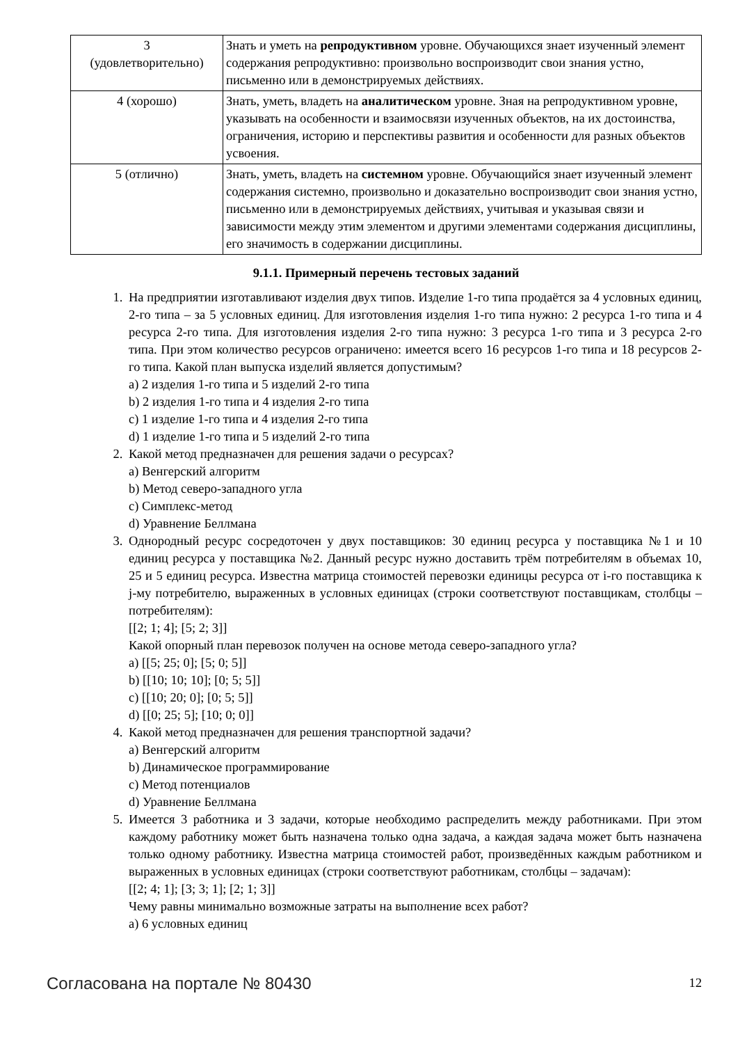| 3 (удовлетворительно) | Знать и уметь на репродуктивном уровне. Обучающихся знает изученный элемент содержания репродуктивно: произвольно воспроизводит свои знания устно, письменно или в демонстрируемых действиях. |
| 4 (хорошо) | Знать, уметь, владеть на аналитическом уровне. Зная на репродуктивном уровне, указывать на особенности и взаимосвязи изученных объектов, на их достоинства, ограничения, историю и перспективы развития и особенности для разных объектов усвоения. |
| 5 (отлично) | Знать, уметь, владеть на системном уровне. Обучающийся знает изученный элемент содержания системно, произвольно и доказательно воспроизводит свои знания устно, письменно или в демонстрируемых действиях, учитывая и указывая связи и зависимости между этим элементом и другими элементами содержания дисциплины, его значимость в содержании дисциплины. |
9.1.1. Примерный перечень тестовых заданий
1. На предприятии изготавливают изделия двух типов. Изделие 1-го типа продаётся за 4 условных единиц, 2-го типа – за 5 условных единиц. Для изготовления изделия 1-го типа нужно: 2 ресурса 1-го типа и 4 ресурса 2-го типа. Для изготовления изделия 2-го типа нужно: 3 ресурса 1-го типа и 3 ресурса 2-го типа. При этом количество ресурсов ограничено: имеется всего 16 ресурсов 1-го типа и 18 ресурсов 2-го типа. Какой план выпуска изделий является допустимым?
a) 2 изделия 1-го типа и 5 изделий 2-го типа
b) 2 изделия 1-го типа и 4 изделия 2-го типа
c) 1 изделие 1-го типа и 4 изделия 2-го типа
d) 1 изделие 1-го типа и 5 изделий 2-го типа
2. Какой метод предназначен для решения задачи о ресурсах?
a) Венгерский алгоритм
b) Метод северо-западного угла
c) Симплекс-метод
d) Уравнение Беллмана
3. Однородный ресурс сосредоточен у двух поставщиков: 30 единиц ресурса у поставщика №1 и 10 единиц ресурса у поставщика №2. Данный ресурс нужно доставить трём потребителям в объемах 10, 25 и 5 единиц ресурса. Известна матрица стоимостей перевозки единицы ресурса от i-го поставщика к j-му потребителю, выраженных в условных единицах (строки соответствуют поставщикам, столбцы – потребителям):
[[2; 1; 4]; [5; 2; 3]]
Какой опорный план перевозок получен на основе метода северо-западного угла?
a) [[5; 25; 0]; [5; 0; 5]]
b) [[10; 10; 10]; [0; 5; 5]]
c) [[10; 20; 0]; [0; 5; 5]]
d) [[0; 25; 5]; [10; 0; 0]]
4. Какой метод предназначен для решения транспортной задачи?
a) Венгерский алгоритм
b) Динамическое программирование
c) Метод потенциалов
d) Уравнение Беллмана
5. Имеется 3 работника и 3 задачи, которые необходимо распределить между работниками. При этом каждому работнику может быть назначена только одна задача, а каждая задача может быть назначена только одному работнику. Известна матрица стоимостей работ, произведённых каждым работником и выраженных в условных единицах (строки соответствуют работникам, столбцы – задачам):
[[2; 4; 1]; [3; 3; 1]; [2; 1; 3]]
Чему равны минимально возможные затраты на выполнение всех работ?
a) 6 условных единиц
Согласована на портале № 80430 12